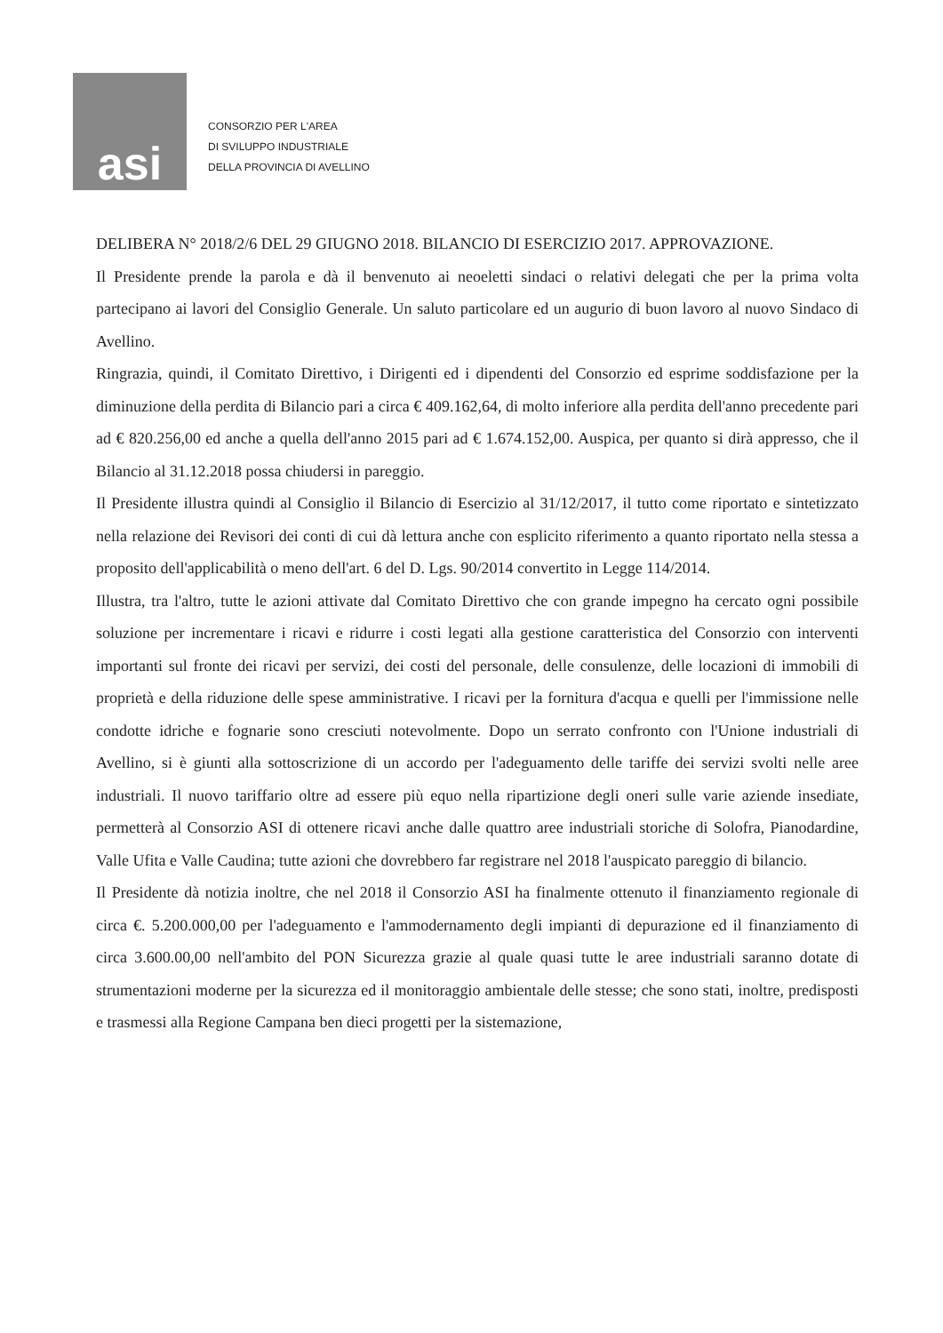asi
CONSORZIO PER L'AREA
DI SVILUPPO INDUSTRIALE
DELLA PROVINCIA DI AVELLINO
DELIBERA N° 2018/2/6 DEL 29 GIUGNO 2018. BILANCIO DI ESERCIZIO 2017. APPROVAZIONE.
Il Presidente prende la parola e dà il benvenuto ai neoeletti sindaci o relativi delegati che per la prima volta partecipano ai lavori del Consiglio Generale. Un saluto particolare ed un augurio di buon lavoro al nuovo Sindaco di Avellino.
Ringrazia, quindi, il Comitato Direttivo, i Dirigenti ed i dipendenti del Consorzio ed esprime soddisfazione per la diminuzione della perdita di Bilancio pari a circa € 409.162,64, di molto inferiore alla perdita dell'anno precedente pari ad € 820.256,00 ed anche a quella dell'anno 2015 pari ad € 1.674.152,00. Auspica, per quanto si dirà appresso, che il Bilancio al 31.12.2018 possa chiudersi in pareggio.
Il Presidente illustra quindi al Consiglio il Bilancio di Esercizio al 31/12/2017, il tutto come riportato e sintetizzato nella relazione dei Revisori dei conti di cui dà lettura anche con esplicito riferimento a quanto riportato nella stessa a proposito dell'applicabilità o meno dell'art. 6 del D. Lgs. 90/2014 convertito in Legge 114/2014.
Illustra, tra l'altro, tutte le azioni attivate dal Comitato Direttivo che con grande impegno ha cercato ogni possibile soluzione per incrementare i ricavi e ridurre i costi legati alla gestione caratteristica del Consorzio con interventi importanti sul fronte dei ricavi per servizi, dei costi del personale, delle consulenze, delle locazioni di immobili di proprietà e della riduzione delle spese amministrative. I ricavi per la fornitura d'acqua e quelli per l'immissione nelle condotte idriche e fognarie sono cresciuti notevolmente. Dopo un serrato confronto con l'Unione industriali di Avellino, si è giunti alla sottoscrizione di un accordo per l'adeguamento delle tariffe dei servizi svolti nelle aree industriali. Il nuovo tariffario oltre ad essere più equo nella ripartizione degli oneri sulle varie aziende insediate, permetterà al Consorzio ASI di ottenere ricavi anche dalle quattro aree industriali storiche di Solofra, Pianodardine, Valle Ufita e Valle Caudina; tutte azioni che dovrebbero far registrare nel 2018 l'auspicato pareggio di bilancio.
Il Presidente dà notizia inoltre, che nel 2018 il Consorzio ASI ha finalmente ottenuto il finanziamento regionale di circa €. 5.200.000,00 per l'adeguamento e l'ammodernamento degli impianti di depurazione ed il finanziamento di circa 3.600.00,00 nell'ambito del PON Sicurezza grazie al quale quasi tutte le aree industriali saranno dotate di strumentazioni moderne per la sicurezza ed il monitoraggio ambientale delle stesse; che sono stati, inoltre, predisposti e trasmessi alla Regione Campana ben dieci progetti per la sistemazione,